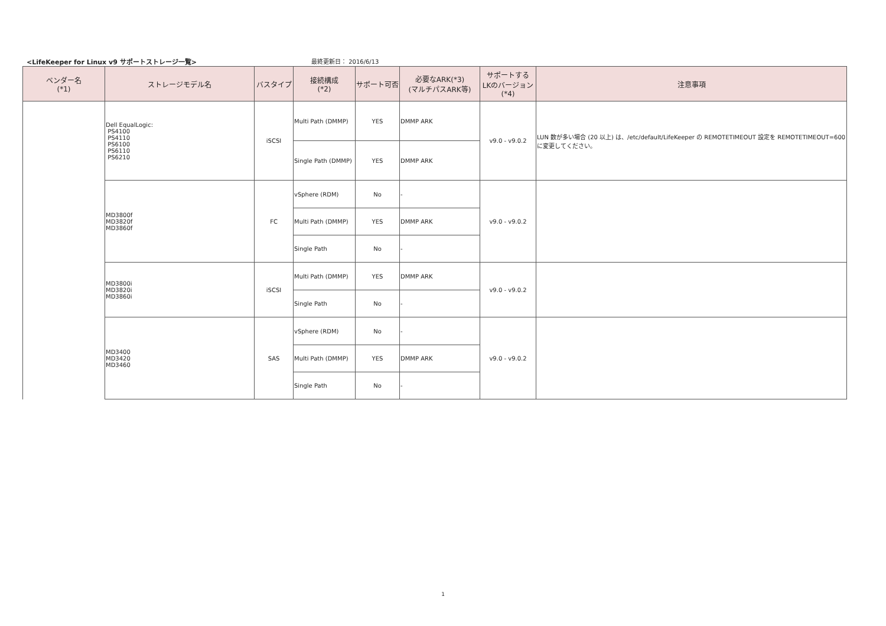<LifeKeeper for Linux v9 サポートストレージ一覧>
最終更新日： 2016/6/13
| ベンダー名 (*1) | ストレージモデル名 | バスタイプ | 接続構成 (*2) | サポート可否 | 必要なARK(*3) (マルチパスARK等) | サポートする LKのバージョン (*4) | 注意事項 |
| --- | --- | --- | --- | --- | --- | --- | --- |
| | Dell EqualLogic: PS4100 PS4110 PS6100 PS6110 PS6210 | iSCSI | Multi Path (DMMP) | YES | DMMP ARK | v9.0 - v9.0.2 | LUN 数が多い場合 (20 以上) は、/etc/default/LifeKeeper の REMOTETIMEOUT 設定を REMOTETIMEOUT=600 に変更してください。 |
| | | | Single Path (DMMP) | YES | DMMP ARK | | |
| | MD3800f MD3820f MD3860f | FC | vSphere (RDM) | No | - | v9.0 - v9.0.2 | |
| | | | Multi Path (DMMP) | YES | DMMP ARK | | |
| | | | Single Path | No | - | | |
| | MD3800i MD3820i MD3860i | iSCSI | Multi Path (DMMP) | YES | DMMP ARK | v9.0 - v9.0.2 | |
| | | | Single Path | No | - | | |
| | MD3400 MD3420 MD3460 | SAS | vSphere (RDM) | No | - | v9.0 - v9.0.2 | |
| | | | Multi Path (DMMP) | YES | DMMP ARK | | |
| | | | Single Path | No | - | | |
1